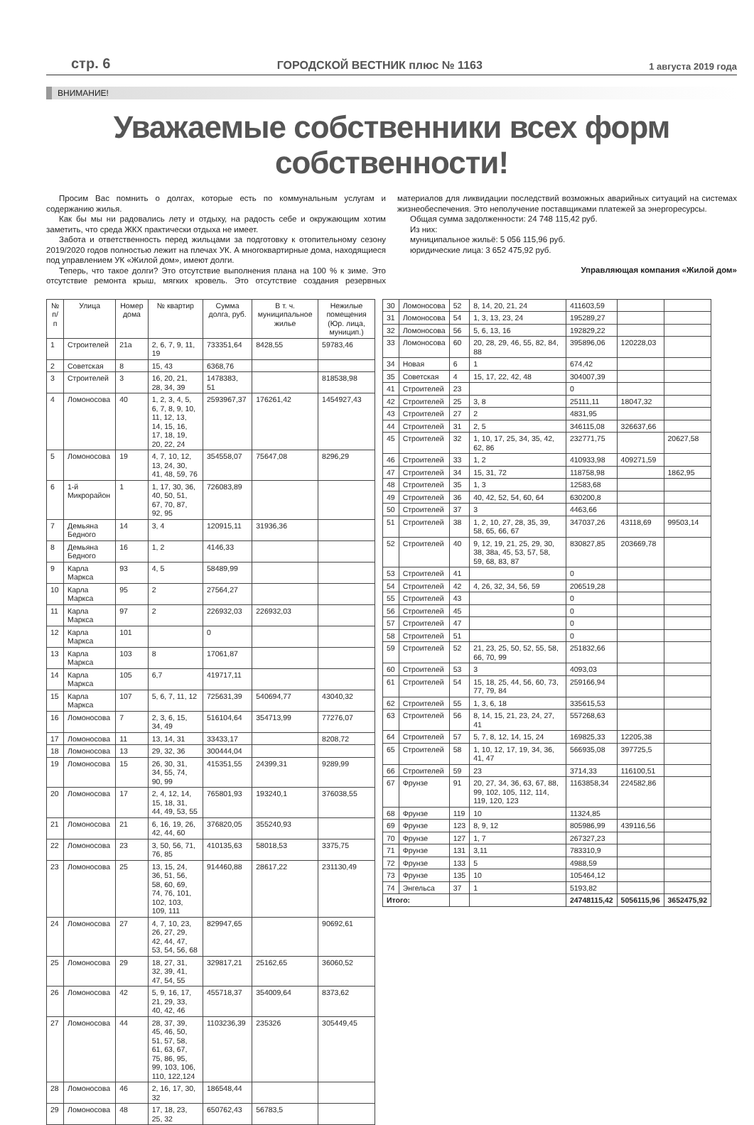стр. 6 ГОРОДСКОЙ ВЕСТНИК плюс № 1163 1 августа 2019 года
ВНИМАНИЕ!
Уважаемые собственники всех форм собственности!
Просим Вас помнить о долгах, которые есть по коммунальным услугам и содержанию жилья.
Как бы мы ни радовались лету и отдыху, на радость себе и окружающим хотим заметить, что среда ЖКХ практически отдыха не имеет.
Забота и ответственность перед жильцами за подготовку к отопительному сезону 2019/2020 годов полностью лежит на плечах УК. А многоквартирные дома, находящиеся под управлением УК «Жилой дом», имеют долги.
Теперь, что такое долги? Это отсутствие выполнения плана на 100 % к зиме. Это отсутствие ремонта крыш, мягких кровель. Это отсутствие создания резервных материалов для ликвидации последствий возможных аварийных ситуаций на системах жизнеобеспечения. Это неполучение поставщиками платежей за энергоресурсы.
Общая сумма задолженности: 24 748 115,42 руб.
Из них:
муниципальное жильё: 5 056 115,96 руб.
юридические лица: 3 652 475,92 руб.
Управляющая компания «Жилой дом»
| № п/п | Улица | Номер дома | № квартир | Сумма долга, руб. | В т. ч. муниципальное жилье | Нежилые помещения (Юр. лица, муницип.) |
| --- | --- | --- | --- | --- | --- | --- |
| 1 | Строителей | 21а | 2, 6, 7, 9, 11, 19 | 733351,64 | 8428,55 | 59783,46 |
| 2 | Советская | 8 | 15, 43 | 6368,76 | | |
| 3 | Строителей | 3 | 16, 20, 21, 28, 34, 39 | 1478383, 51 | | 818538,98 |
| 4 | Ломоносова | 40 | 1, 2, 3, 4, 5, 6, 7, 8, 9, 10, 11, 12, 13, 14, 15, 16, 17, 18, 19, 20, 22, 24 | 2593967,37 | 176261,42 | 1454927,43 |
| 5 | Ломоносова | 19 | 4, 7, 10, 12, 13, 24, 30, 41, 48, 59, 76 | 354558,07 | 75647,08 | 8296,29 |
| 6 | 1-й Микрорайон | 1 | 1, 17, 30, 36, 40, 50, 51, 67, 70, 87, 92, 95 | 726083,89 | | |
| 7 | Демьяна Бедного | 14 | 3, 4 | 120915,11 | 31936,36 | |
| 8 | Демьяна Бедного | 16 | 1, 2 | 4146,33 | | |
| 9 | Карла Маркса | 93 | 4, 5 | 58489,99 | | |
| 10 | Карла Маркса | 95 | 2 | 27564,27 | | |
| 11 | Карла Маркса | 97 | 2 | 226932,03 | 226932,03 | |
| 12 | Карла Маркса | 101 | | 0 | | |
| 13 | Карла Маркса | 103 | 8 | 17061,87 | | |
| 14 | Карла Маркса | 105 | 6,7 | 419717,11 | | |
| 15 | Карла Маркса | 107 | 5, 6, 7, 11, 12 | 725631,39 | 540694,77 | 43040,32 |
| 16 | Ломоносова | 7 | 2, 3, 6, 15, 34, 49 | 516104,64 | 354713,99 | 77276,07 |
| 17 | Ломоносова | 11 | 13, 14, 31 | 33433,17 | | 8208,72 |
| 18 | Ломоносова | 13 | 29, 32, 36 | 300444,04 | | |
| 19 | Ломоносова | 15 | 26, 30, 31, 34, 55, 74, 90, 99 | 415351,55 | 24399,31 | 9289,99 |
| 20 | Ломоносова | 17 | 2, 4, 12, 14, 15, 18, 31, 44, 49, 53, 55 | 765801,93 | 193240,1 | 376038,55 |
| 21 | Ломоносова | 21 | 6, 16, 19, 26, 42, 44, 60 | 376820,05 | 355240,93 | |
| 22 | Ломоносова | 23 | 3, 50, 56, 71, 76, 85 | 410135,63 | 58018,53 | 3375,75 |
| 23 | Ломоносова | 25 | 13, 15, 24, 36, 51, 56, 58, 60, 69, 74, 76, 101, 102, 103, 109, 111 | 914460,88 | 28617,22 | 231130,49 |
| 24 | Ломоносова | 27 | 4, 7, 10, 23, 26, 27, 29, 42, 44, 47, 53, 54, 56, 68 | 829947,65 | | 90692,61 |
| 25 | Ломоносова | 29 | 18, 27, 31, 32, 39, 41, 47, 54, 55 | 329817,21 | 25162,65 | 36060,52 |
| 26 | Ломоносова | 42 | 5, 9, 16, 17, 21, 29, 33, 40, 42, 46 | 455718,37 | 354009,64 | 8373,62 |
| 27 | Ломоносова | 44 | 28, 37, 39, 45, 46, 50, 51, 57, 58, 61, 63, 67, 75, 86, 95, 99, 103, 106, 110, 122,124 | 1103236,39 | 235326 | 305449,45 |
| 28 | Ломоносова | 46 | 2, 16, 17, 30, 32 | 186548,44 | | |
| 29 | Ломоносова | 48 | 17, 18, 23, 25, 32 | 650762,43 | 56783,5 | |
| 30 | Ломоносова | 52 | 8, 14, 20, 21, 24 | 411603,59 | | |
| 31 | Ломоносова | 54 | 1, 3, 13, 23, 24 | 195289,27 | | |
| 32 | Ломоносова | 56 | 5, 6, 13, 16 | 192829,22 | | |
| 33 | Ломоносова | 60 | 20, 28, 29, 46, 55, 82, 84, 88 | 395896,06 | 120228,03 | |
| 34 | Новая | 6 | 1 | 674,42 | | |
| 35 | Советская | 4 | 15, 17, 22, 42, 48 | 304007,39 | | |
| 41 | Строителей | 23 | | 0 | | |
| 42 | Строителей | 25 | 3, 8 | 25111,11 | 18047,32 | |
| 43 | Строителей | 27 | 2 | 4831,95 | | |
| 44 | Строителей | 31 | 2, 5 | 346115,08 | 326637,66 | |
| 45 | Строителей | 32 | 1, 10, 17, 25, 34, 35, 42, 62, 86 | 232771,75 | | 20627,58 |
| 46 | Строителей | 33 | 1, 2 | 410933,98 | 409271,59 | |
| 47 | Строителей | 34 | 15, 31, 72 | 118758,98 | | 1862,95 |
| 48 | Строителей | 35 | 1, 3 | 12583,68 | | |
| 49 | Строителей | 36 | 40, 42, 52, 54, 60, 64 | 630200,8 | | |
| 50 | Строителей | 37 | 3 | 4463,66 | | |
| 51 | Строителей | 38 | 1, 2, 10, 27, 28, 35, 39, 58, 65, 66, 67 | 347037,26 | 43118,69 | 99503,14 |
| 52 | Строителей | 40 | 9, 12, 19, 21, 25, 29, 30, 38, 38а, 45, 53, 57, 58, 59, 68, 83, 87 | 830827,85 | 203669,78 | |
| 53 | Строителей | 41 | | 0 | | |
| 54 | Строителей | 42 | 4, 26, 32, 34, 56, 59 | 206519,28 | | |
| 55 | Строителей | 43 | | 0 | | |
| 56 | Строителей | 45 | | 0 | | |
| 57 | Строителей | 47 | | 0 | | |
| 58 | Строителей | 51 | | 0 | | |
| 59 | Строителей | 52 | 21, 23, 25, 50, 52, 55, 58, 66, 70, 99 | 251832,66 | | |
| 60 | Строителей | 53 | 3 | 4093,03 | | |
| 61 | Строителей | 54 | 15, 18, 25, 44, 56, 60, 73, 77, 79, 84 | 259166,94 | | |
| 62 | Строителей | 55 | 1, 3, 6, 18 | 335615,53 | | |
| 63 | Строителей | 56 | 8, 14, 15, 21, 23, 24, 27, 41 | 557268,63 | | |
| 64 | Строителей | 57 | 5, 7, 8, 12, 14, 15, 24 | 169825,33 | 12205,38 | |
| 65 | Строителей | 58 | 1, 10, 12, 17, 19, 34, 36, 41, 47 | 566935,08 | 397725,5 | |
| 66 | Строителей | 59 | 23 | 3714,33 | 116100,51 | |
| 67 | Фрунзе | 91 | 20, 27, 34, 36, 63, 67, 88, 99, 102, 105, 112, 114, 119, 120, 123 | 1163858,34 | 224582,86 | |
| 68 | Фрунзе | 119 | 10 | 11324,85 | | |
| 69 | Фрунзе | 123 | 8, 9, 12 | 805986,99 | 439116,56 | |
| 70 | Фрунзе | 127 | 1, 7 | 267327,23 | | |
| 71 | Фрунзе | 131 | 3,11 | 783310,9 | | |
| 72 | Фрунзе | 133 | 5 | 4988,59 | | |
| 73 | Фрунзе | 135 | 10 | 105464,12 | | |
| 74 | Энгельса | 37 | 1 | 5193,82 | | |
| Итого: | | | | 24748115,42 | 5056115,96 | 3652475,92 |